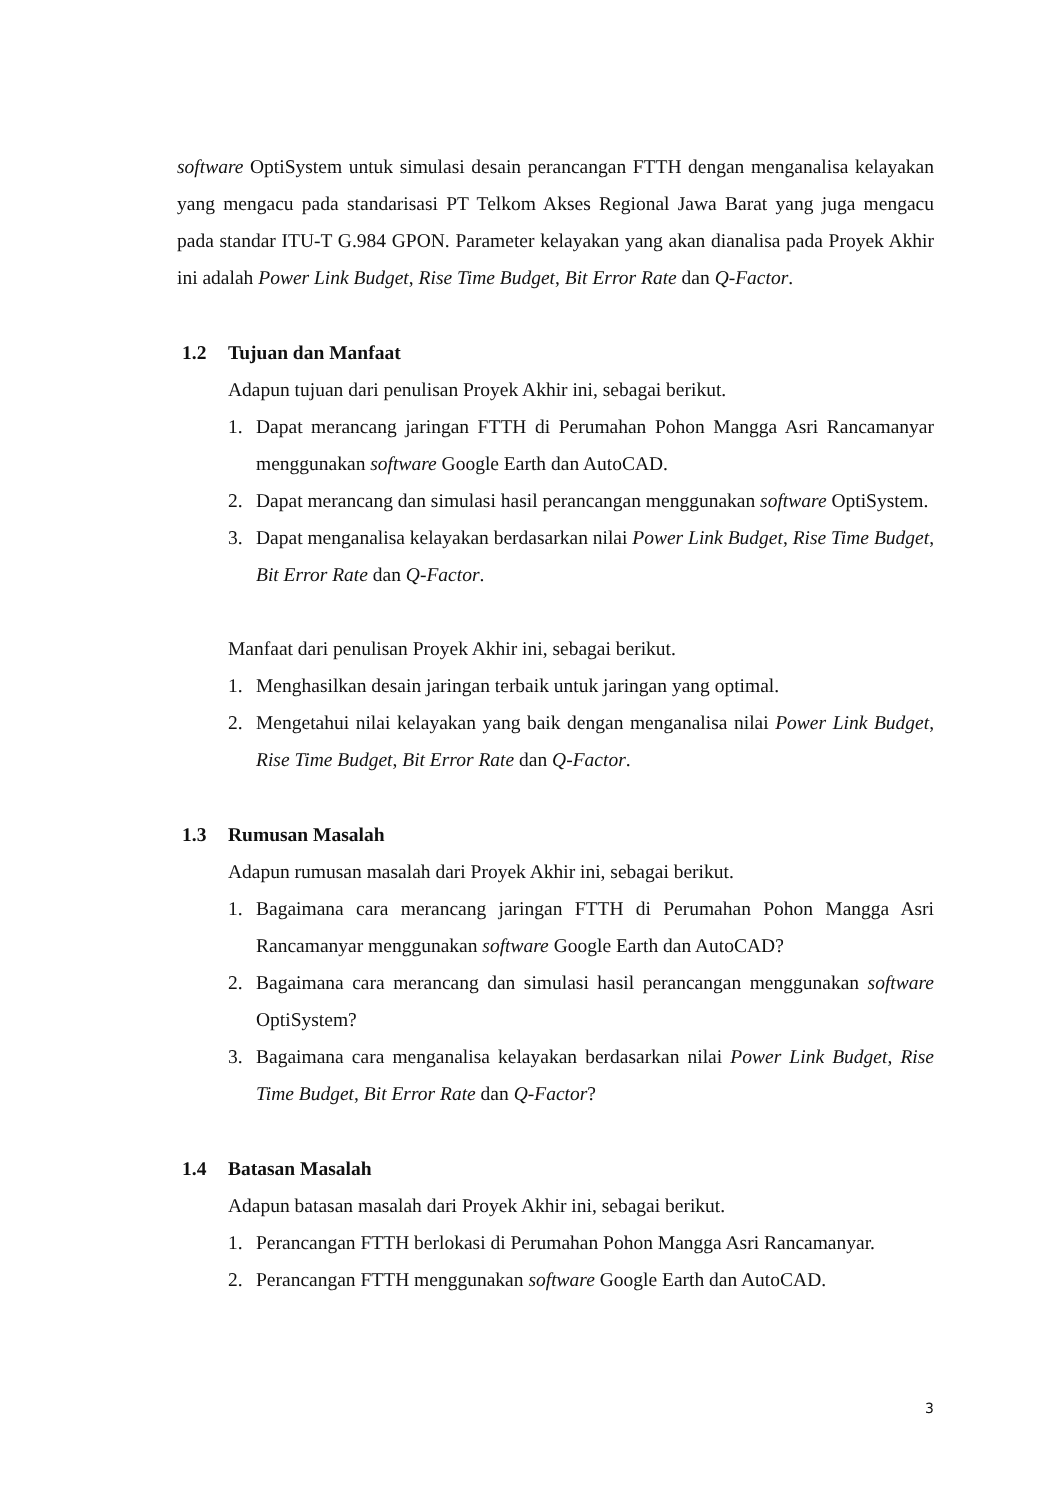software OptiSystem untuk simulasi desain perancangan FTTH dengan menganalisa kelayakan yang mengacu pada standarisasi PT Telkom Akses Regional Jawa Barat yang juga mengacu pada standar ITU-T G.984 GPON. Parameter kelayakan yang akan dianalisa pada Proyek Akhir ini adalah Power Link Budget, Rise Time Budget, Bit Error Rate dan Q-Factor.
1.2 Tujuan dan Manfaat
Adapun tujuan dari penulisan Proyek Akhir ini, sebagai berikut.
1. Dapat merancang jaringan FTTH di Perumahan Pohon Mangga Asri Rancamanyar menggunakan software Google Earth dan AutoCAD.
2. Dapat merancang dan simulasi hasil perancangan menggunakan software OptiSystem.
3. Dapat menganalisa kelayakan berdasarkan nilai Power Link Budget, Rise Time Budget, Bit Error Rate dan Q-Factor.
Manfaat dari penulisan Proyek Akhir ini, sebagai berikut.
1. Menghasilkan desain jaringan terbaik untuk jaringan yang optimal.
2. Mengetahui nilai kelayakan yang baik dengan menganalisa nilai Power Link Budget, Rise Time Budget, Bit Error Rate dan Q-Factor.
1.3 Rumusan Masalah
Adapun rumusan masalah dari Proyek Akhir ini, sebagai berikut.
1. Bagaimana cara merancang jaringan FTTH di Perumahan Pohon Mangga Asri Rancamanyar menggunakan software Google Earth dan AutoCAD?
2. Bagaimana cara merancang dan simulasi hasil perancangan menggunakan software OptiSystem?
3. Bagaimana cara menganalisa kelayakan berdasarkan nilai Power Link Budget, Rise Time Budget, Bit Error Rate dan Q-Factor?
1.4 Batasan Masalah
Adapun batasan masalah dari Proyek Akhir ini, sebagai berikut.
1. Perancangan FTTH berlokasi di Perumahan Pohon Mangga Asri Rancamanyar.
2. Perancangan FTTH menggunakan software Google Earth dan AutoCAD.
3